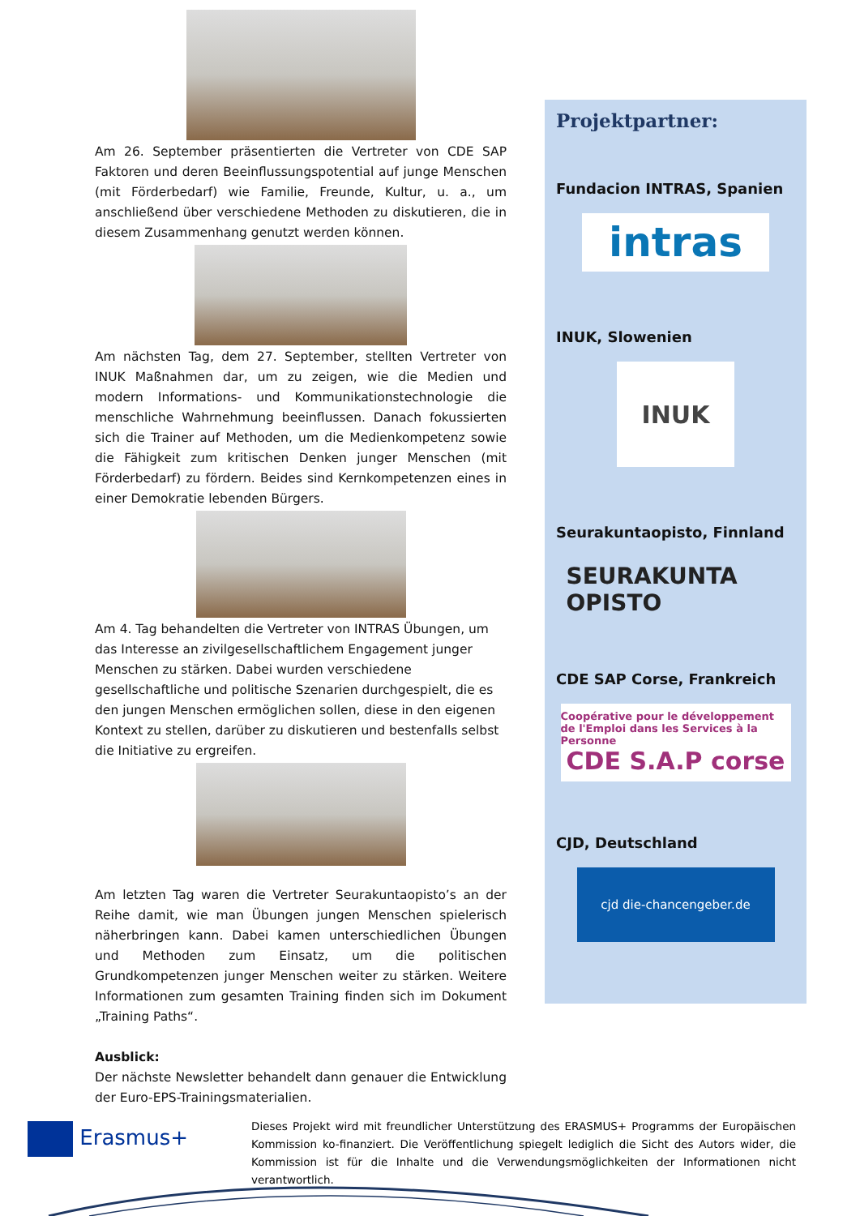Am 26. September präsentierten die Vertreter von CDE SAP Faktoren und deren Beeinflussungspotential auf junge Menschen (mit Förderbedarf) wie Familie, Freunde, Kultur, u. a., um anschließend über verschiedene Methoden zu diskutieren, die in diesem Zusammenhang genutzt werden können.
Am nächsten Tag, dem 27. September, stellten Vertreter von INUK Maßnahmen dar, um zu zeigen, wie die Medien und modern Informations- und Kommunikationstechnologie die menschliche Wahrnehmung beeinflussen. Danach fokussierten sich die Trainer auf Methoden, um die Medienkompetenz sowie die Fähigkeit zum kritischen Denken junger Menschen (mit Förderbedarf) zu fördern. Beides sind Kernkompetenzen eines in einer Demokratie lebenden Bürgers.
Am 4. Tag behandelten die Vertreter von INTRAS Übungen, um das Interesse an zivilgesellschaftlichem Engagement junger Menschen zu stärken. Dabei wurden verschiedene gesellschaftliche und politische Szenarien durchgespielt, die es den jungen Menschen ermöglichen sollen, diese in den eigenen Kontext zu stellen, darüber zu diskutieren und bestenfalls selbst die Initiative zu ergreifen.
Am letzten Tag waren die Vertreter Seurakuntaopisto’s an der Reihe damit, wie man Übungen jungen Menschen spielerisch näherbringen kann. Dabei kamen unterschiedlichen Übungen und Methoden zum Einsatz, um die politischen Grundkompetenzen junger Menschen weiter zu stärken. Weitere Informationen zum gesamten Training finden sich im Dokument „Training Paths“.
Ausblick:
Der nächste Newsletter behandelt dann genauer die Entwicklung der Euro-EPS-Trainingsmaterialien.
Projektpartner:
Fundacion INTRAS, Spanien
intras
INUK, Slowenien
INUK
Seurakuntaopisto, Finnland
SEURAKUNTA OPISTO
CDE SAP Corse, Frankreich
Coopérative pour le développement de l'Emploi dans les Services à la Personne
CDE S.A.P corse
CJD, Deutschland
cjd die-chancengeber.de
Erasmus+
Dieses Projekt wird mit freundlicher Unterstützung des ERASMUS+ Programms der Europäischen Kommission ko-finanziert. Die Veröffentlichung spiegelt lediglich die Sicht des Autors wider, die Kommission ist für die Inhalte und die Verwendungsmöglichkeiten der Informationen nicht verantwortlich.